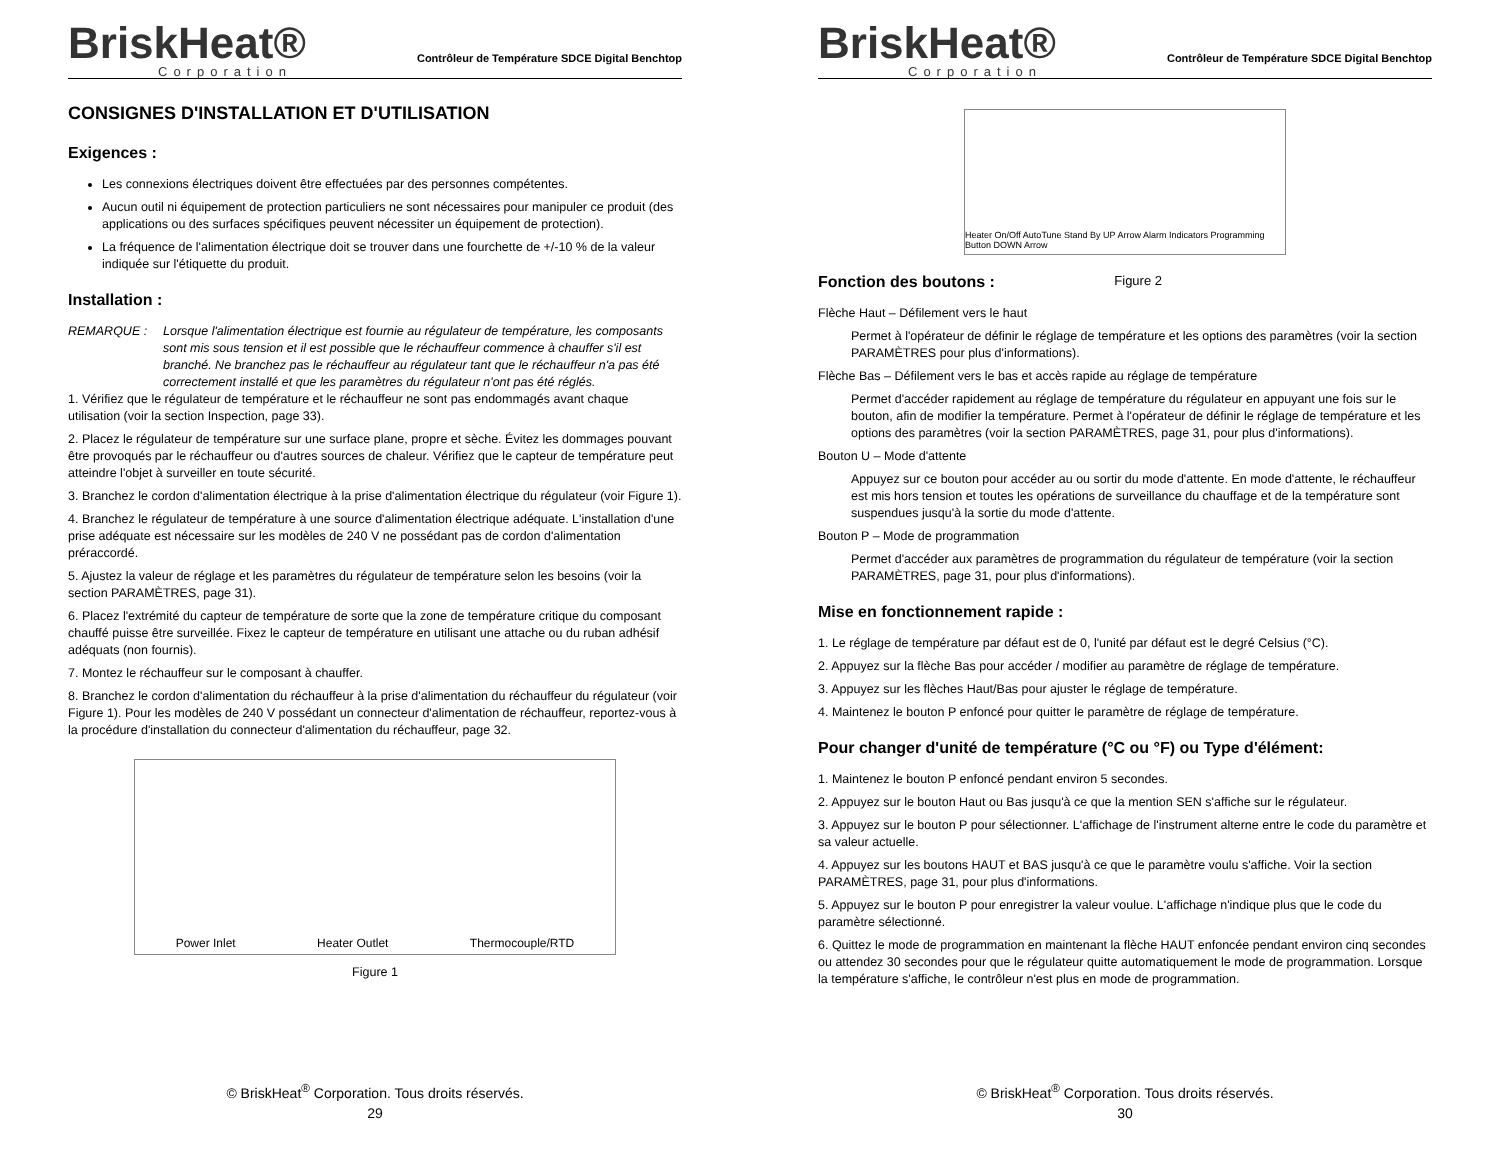BriskHeat®
Corporation
Contrôleur de Température SDCE Digital Benchtop
CONSIGNES D'INSTALLATION ET D'UTILISATION
Exigences :
Les connexions électriques doivent être effectuées par des personnes compétentes.
Aucun outil ni équipement de protection particuliers ne sont nécessaires pour manipuler ce produit (des applications ou des surfaces spécifiques peuvent nécessiter un équipement de protection).
La fréquence de l'alimentation électrique doit se trouver dans une fourchette de +/-10 % de la valeur indiquée sur l'étiquette du produit.
Installation :
REMARQUE : Lorsque l'alimentation électrique est fournie au régulateur de température, les composants sont mis sous tension et il est possible que le réchauffeur commence à chauffer s'il est branché. Ne branchez pas le réchauffeur au régulateur tant que le réchauffeur n'a pas été correctement installé et que les paramètres du régulateur n'ont pas été réglés.
1. Vérifiez que le régulateur de température et le réchauffeur ne sont pas endommagés avant chaque utilisation (voir la section Inspection, page 33).
2. Placez le régulateur de température sur une surface plane, propre et sèche. Évitez les dommages pouvant être provoqués par le réchauffeur ou d'autres sources de chaleur. Vérifiez que le capteur de température peut atteindre l'objet à surveiller en toute sécurité.
3. Branchez le cordon d'alimentation électrique à la prise d'alimentation électrique du régulateur (voir Figure 1).
4. Branchez le régulateur de température à une source d'alimentation électrique adéquate. L'installation d'une prise adéquate est nécessaire sur les modèles de 240 V ne possédant pas de cordon d'alimentation préraccordé.
5. Ajustez la valeur de réglage et les paramètres du régulateur de température selon les besoins (voir la section PARAMÈTRES, page 31).
6. Placez l'extrémité du capteur de température de sorte que la zone de température critique du composant chauffé puisse être surveillée. Fixez le capteur de température en utilisant une attache ou du ruban adhésif adéquats (non fournis).
7. Montez le réchauffeur sur le composant à chauffer.
8. Branchez le cordon d'alimentation du réchauffeur à la prise d'alimentation du réchauffeur du régulateur (voir Figure 1). Pour les modèles de 240 V possédant un connecteur d'alimentation de réchauffeur, reportez-vous à la procédure d'installation du connecteur d'alimentation du réchauffeur, page 32.
Power Inlet Heater Outlet Thermocouple/RTD
Figure 1
© BriskHeat<sup>®</sup> Corporation. Tous droits réservés.
29
BriskHeat®
Corporation
Contrôleur de Température SDCE Digital Benchtop
Heater On/Off AutoTune Stand By UP Arrow Alarm Indicators Programming Button DOWN Arrow
Fonction des boutons : Figure 2
Flèche Haut – Défilement vers le haut
Permet à l'opérateur de définir le réglage de température et les options des paramètres (voir la section PARAMÈTRES pour plus d'informations).
Flèche Bas – Défilement vers le bas et accès rapide au réglage de température
Permet d'accéder rapidement au réglage de température du régulateur en appuyant une fois sur le bouton, afin de modifier la température. Permet à l'opérateur de définir le réglage de température et les options des paramètres (voir la section PARAMÈTRES, page 31, pour plus d'informations).
Bouton U – Mode d'attente
Appuyez sur ce bouton pour accéder au ou sortir du mode d'attente. En mode d'attente, le réchauffeur est mis hors tension et toutes les opérations de surveillance du chauffage et de la température sont suspendues jusqu'à la sortie du mode d'attente.
Bouton P – Mode de programmation
Permet d'accéder aux paramètres de programmation du régulateur de température (voir la section PARAMÈTRES, page 31, pour plus d'informations).
Mise en fonctionnement rapide :
1. Le réglage de température par défaut est de 0, l'unité par défaut est le degré Celsius (°C).
2. Appuyez sur la flèche Bas pour accéder / modifier au paramètre de réglage de température.
3. Appuyez sur les flèches Haut/Bas pour ajuster le réglage de température.
4. Maintenez le bouton P enfoncé pour quitter le paramètre de réglage de température.
Pour changer d'unité de température (°C ou °F) ou Type d'élément:
1. Maintenez le bouton P enfoncé pendant environ 5 secondes.
2. Appuyez sur le bouton Haut ou Bas jusqu'à ce que la mention SEN s'affiche sur le régulateur.
3. Appuyez sur le bouton P pour sélectionner. L'affichage de l'instrument alterne entre le code du paramètre et sa valeur actuelle.
4. Appuyez sur les boutons HAUT et BAS jusqu'à ce que le paramètre voulu s'affiche. Voir la section PARAMÈTRES, page 31, pour plus d'informations.
5. Appuyez sur le bouton P pour enregistrer la valeur voulue. L'affichage n'indique plus que le code du paramètre sélectionné.
6. Quittez le mode de programmation en maintenant la flèche HAUT enfoncée pendant environ cinq secondes ou attendez 30 secondes pour que le régulateur quitte automatiquement le mode de programmation. Lorsque la température s'affiche, le contrôleur n'est plus en mode de programmation.
© BriskHeat<sup>®</sup> Corporation. Tous droits réservés.
30